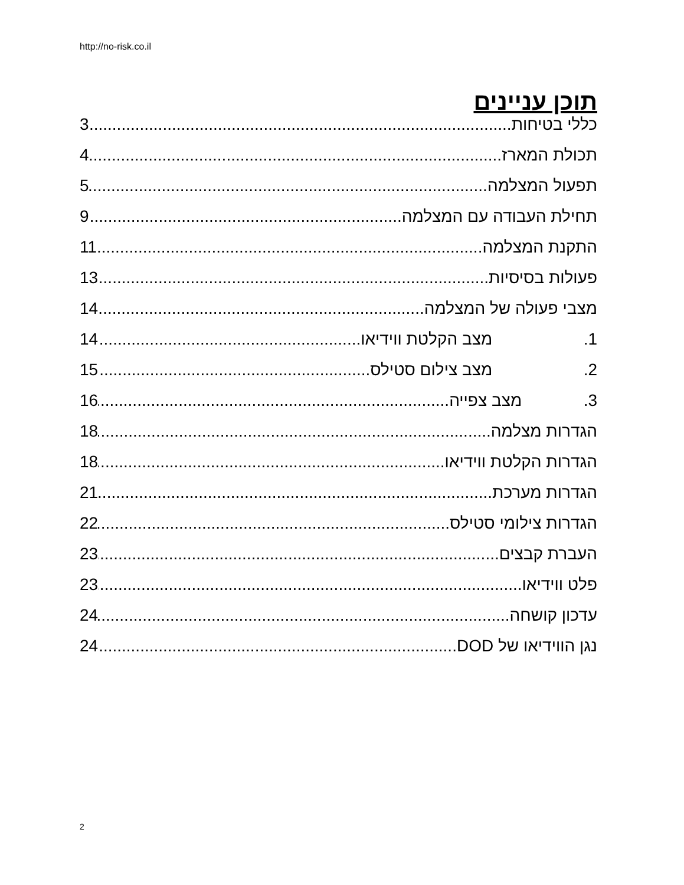http://no-risk.co.il
תוכן עניינים
כללי בטיחות 3
תכולת המארז 4
תפעול המצלמה 5
תחילת העבודה עם המצלמה 9
התקנת המצלמה 11
פעולות בסיסיות 13
מצבי פעולה של המצלמה 14
1. מצב הקלטת ווידיאו 14
2. מצב צילום סטילס 15
3. מצב צפייה 16
הגדרות מצלמה 18
הגדרות הקלטת ווידיאו 18
הגדרות מערכת 21
הגדרות צילומי סטילס 22
העברת קבצים 23
פלט ווידיאו 23
עדכון קושחה 24
נגן הווידיאו של DOD 24
2